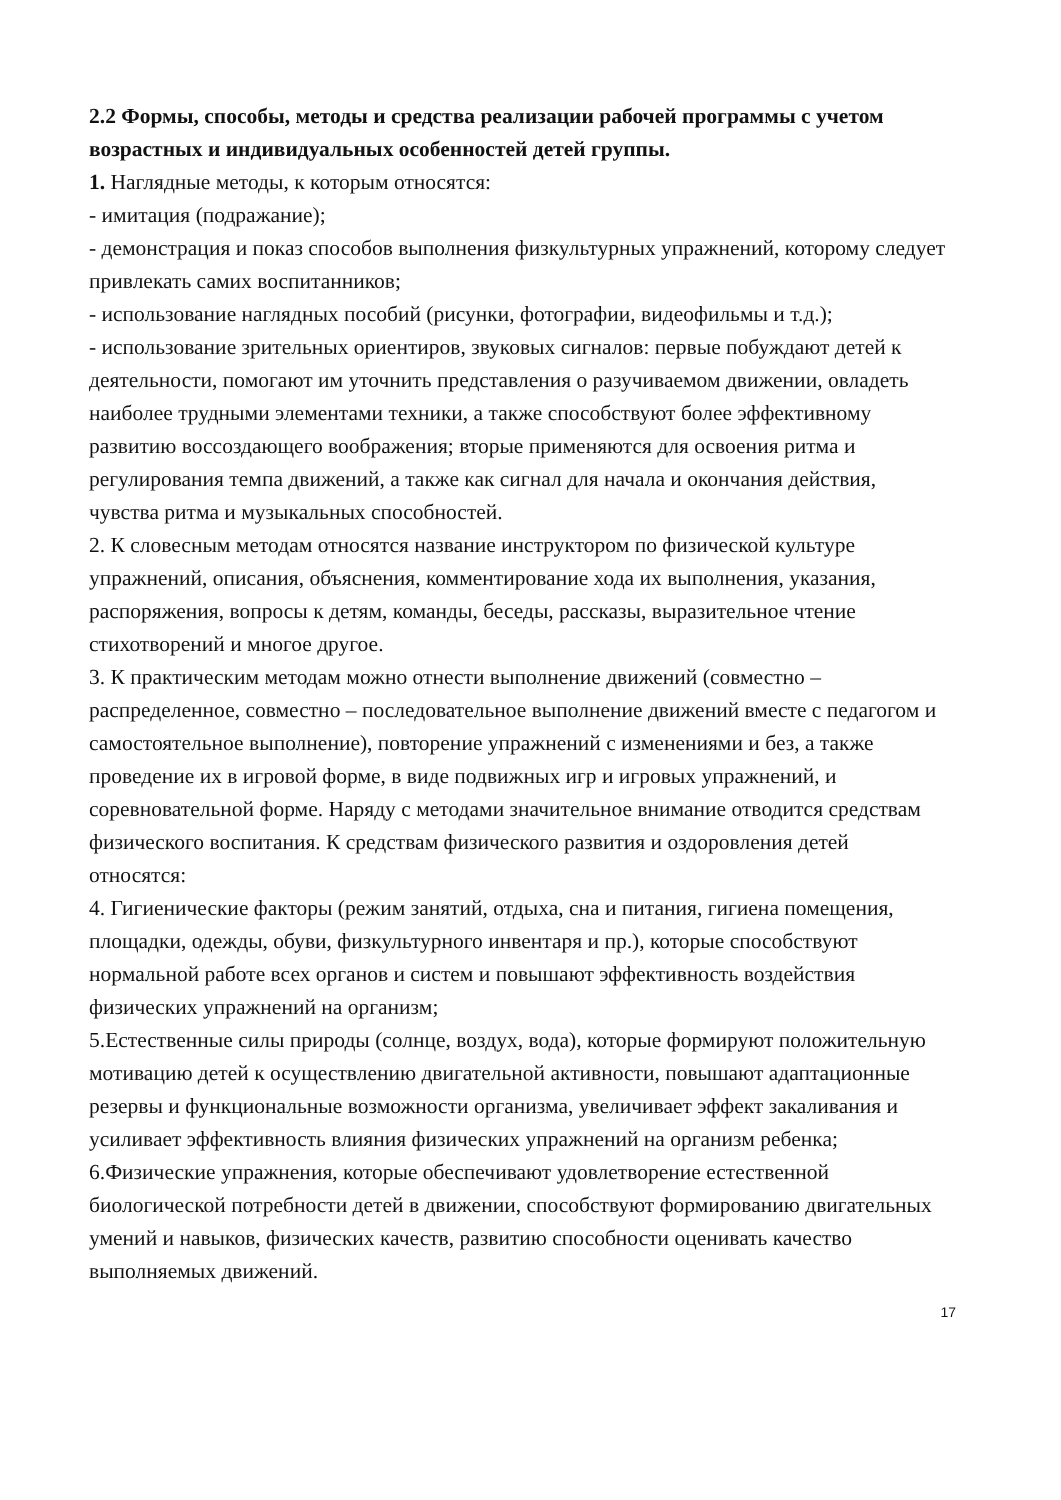2.2 Формы, способы, методы и средства реализации рабочей программы с учетом возрастных и индивидуальных особенностей детей группы.
1. Наглядные методы, к которым относятся:
- имитация (подражание);
- демонстрация и показ способов выполнения физкультурных упражнений, которому следует привлекать самих воспитанников;
- использование наглядных пособий (рисунки, фотографии, видеофильмы и т.д.);
- использование зрительных ориентиров, звуковых сигналов: первые побуждают детей к деятельности, помогают им уточнить представления о разучиваемом движении, овладеть наиболее трудными элементами техники, а также способствуют более эффективному развитию воссоздающего воображения; вторые применяются для освоения ритма и регулирования темпа движений, а также как сигнал для начала и окончания действия, чувства ритма и музыкальных способностей.
2. К словесным методам относятся название инструктором по физической культуре упражнений, описания, объяснения, комментирование хода их выполнения, указания, распоряжения, вопросы к детям, команды, беседы, рассказы, выразительное чтение стихотворений и многое другое.
3. К практическим методам можно отнести выполнение движений (совместно – распределенное, совместно – последовательное выполнение движений вместе с педагогом и самостоятельное выполнение), повторение упражнений с изменениями и без, а также проведение их в игровой форме, в виде подвижных игр и игровых упражнений, и соревновательной форме. Наряду с методами значительное внимание отводится средствам физического воспитания. К средствам физического развития и оздоровления детей относятся:
4. Гигиенические факторы (режим занятий, отдыха, сна и питания, гигиена помещения, площадки, одежды, обуви, физкультурного инвентаря и пр.), которые способствуют нормальной работе всех органов и систем и повышают эффективность воздействия физических упражнений на организм;
5.Естественные силы природы (солнце, воздух, вода), которые формируют положительную мотивацию детей к осуществлению двигательной активности, повышают адаптационные резервы и функциональные возможности организма, увеличивает эффект закаливания и усиливает эффективность влияния физических упражнений на организм ребенка;
6.Физические упражнения, которые обеспечивают удовлетворение естественной биологической потребности детей в движении, способствуют формированию двигательных умений и навыков, физических качеств, развитию способности оценивать качество выполняемых движений.
17